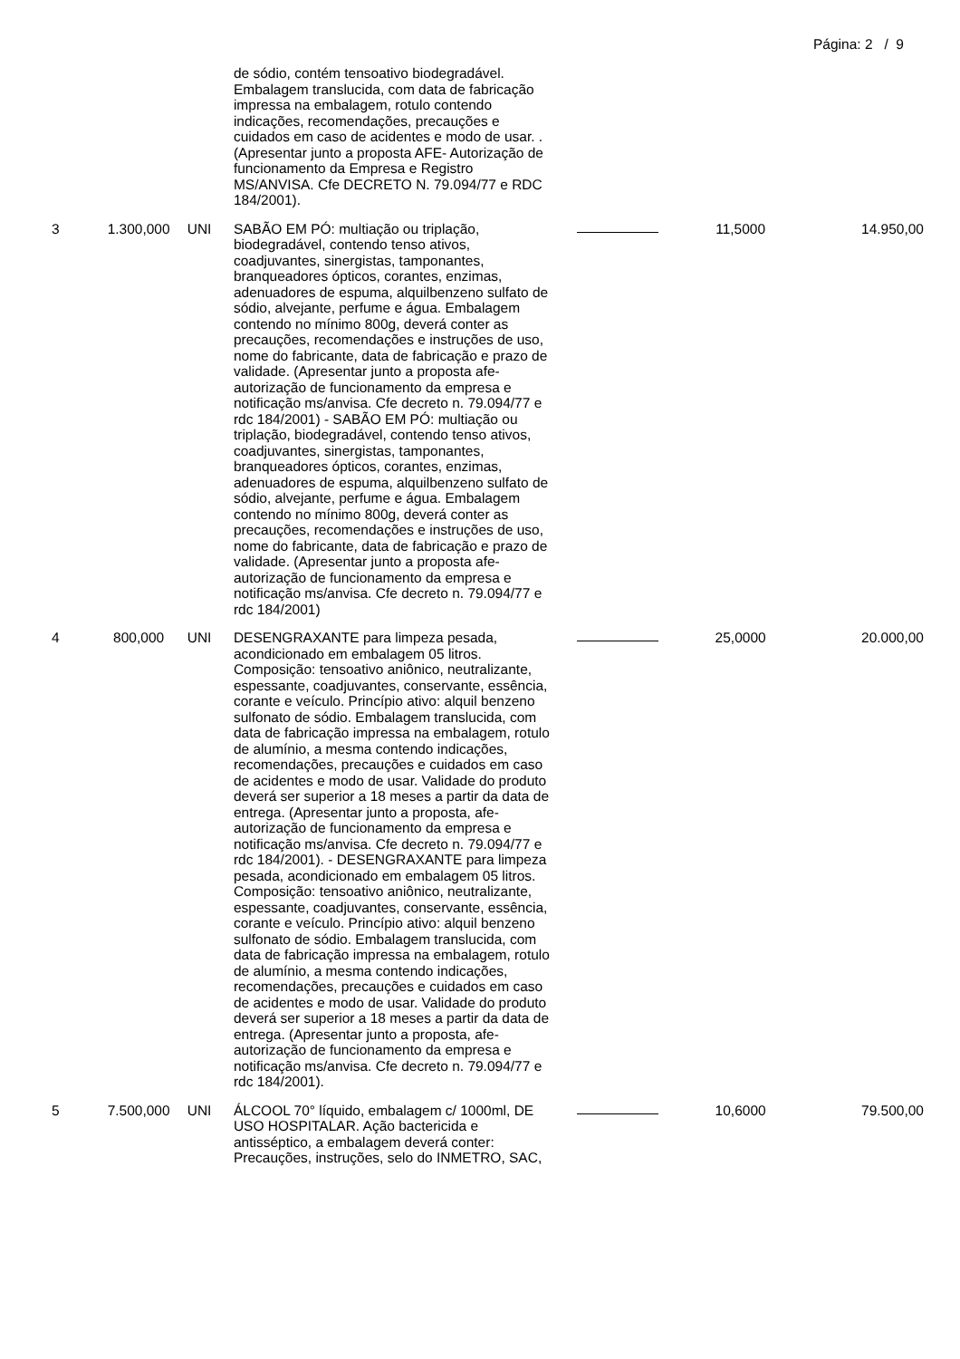Página: 2 / 9
| | | | de sódio, contém tensoativo biodegradável. Embalagem translucida, com data de fabricação impressa na embalagem, rotulo contendo indicações, recomendações, precauções e cuidados em caso de acidentes e modo de usar. . (Apresentar junto a proposta AFE- Autorização de funcionamento da Empresa e Registro MS/ANVISA. Cfe DECRETO N. 79.094/77 e RDC 184/2001). | | | |
| 3 | 1.300,000 | UNI | SABÃO EM PÓ: multiação ou triplação, biodegradável, contendo tenso ativos, coadjuvantes, sinergistas, tamponantes, branqueadores ópticos, corantes, enzimas, adenuadores de espuma, alquilbenzeno sulfato de sódio, alvejante, perfume e água. Embalagem contendo no mínimo 800g, deverá conter as precauções, recomendações e instruções de uso, nome do fabricante, data de fabricação e prazo de validade. (Apresentar junto a proposta afe-autorização de funcionamento da empresa e notificação ms/anvisa. Cfe decreto n. 79.094/77 e rdc 184/2001) - SABÃO EM PÓ: multiação ou triplação, biodegradável, contendo tenso ativos, coadjuvantes, sinergistas, tamponantes, branqueadores ópticos, corantes, enzimas, adenuadores de espuma, alquilbenzeno sulfato de sódio, alvejante, perfume e água. Embalagem contendo no mínimo 800g, deverá conter as precauções, recomendações e instruções de uso, nome do fabricante, data de fabricação e prazo de validade. (Apresentar junto a proposta afe-autorização de funcionamento da empresa e notificação ms/anvisa. Cfe decreto n. 79.094/77 e rdc 184/2001) | | 11,5000 | 14.950,00 |
| 4 | 800,000 | UNI | DESENGRAXANTE para limpeza pesada, acondicionado em embalagem 05 litros. Composição: tensoativo aniônico, neutralizante, espessante, coadjuvantes, conservante, essência, corante e veículo. Princípio ativo: alquil benzeno sulfonato de sódio. Embalagem translucida, com data de fabricação impressa na embalagem, rotulo de alumínio, a mesma contendo indicações, recomendações, precauções e cuidados em caso de acidentes e modo de usar. Validade do produto deverá ser superior a 18 meses a partir da data de entrega. (Apresentar junto a proposta, afe-autorização de funcionamento da empresa e notificação ms/anvisa. Cfe decreto n. 79.094/77 e rdc 184/2001). - DESENGRAXANTE para limpeza pesada, acondicionado em embalagem 05 litros. Composição: tensoativo aniônico, neutralizante, espessante, coadjuvantes, conservante, essência, corante e veículo. Princípio ativo: alquil benzeno sulfonato de sódio. Embalagem translucida, com data de fabricação impressa na embalagem, rotulo de alumínio, a mesma contendo indicações, recomendações, precauções e cuidados em caso de acidentes e modo de usar. Validade do produto deverá ser superior a 18 meses a partir da data de entrega. (Apresentar junto a proposta, afe-autorização de funcionamento da empresa e notificação ms/anvisa. Cfe decreto n. 79.094/77 e rdc 184/2001). | | 25,0000 | 20.000,00 |
| 5 | 7.500,000 | UNI | ÁLCOOL 70° líquido, embalagem c/ 1000ml, DE USO HOSPITALAR. Ação bactericida e antisséptico, a embalagem deverá conter: Precauções, instruções, selo do INMETRO, SAC, | | 10,6000 | 79.500,00 |